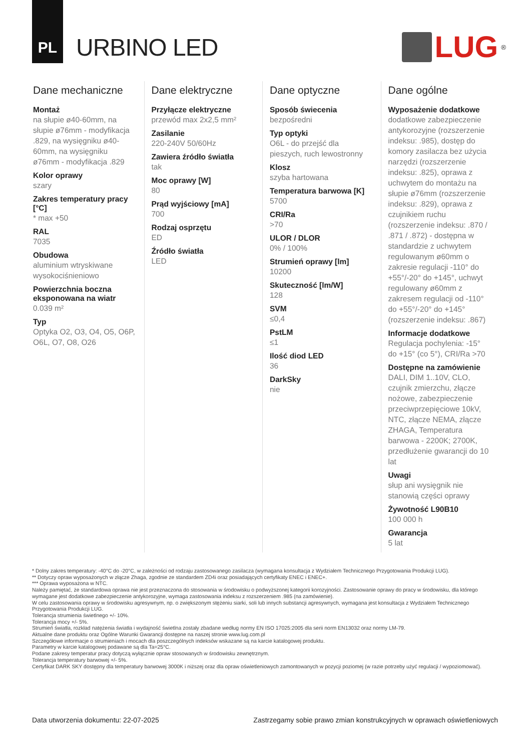PL
URBINO LED
LUG
<sup>®</sup>
Dane mechaniczne
Montaż
na słupie ø40-60mm, na słupie ø76mm - modyfikacja .829, na wysięgniku ø40-60mm, na wysięgniku ø76mm - modyfikacja .829
Kolor oprawy
szary
Zakres temperatury pracy [°C]
* max +50
RAL
7035
Obudowa
aluminium wtryskiwane wysokociśnieniowo
Powierzchnia boczna eksponowana na wiatr
0.039 m²
Typ
Optyka O2, O3, O4, O5, O6P, O6L, O7, O8, O26
Dane elektryczne
Przyłącze elektryczne
przewód max 2x2,5 mm²
Zasilanie
220-240V 50/60Hz
Zawiera źródło światła
tak
Moc oprawy [W]
80
Prąd wyjściowy [mA]
700
Rodzaj osprzętu
ED
Źródło światła
LED
Dane optyczne
Sposób świecenia
bezpośredni
Typ optyki
O6L - do przejść dla pieszych, ruch lewostronny
Klosz
szyba hartowana
Temperatura barwowa [K]
5700
CRI/Ra
>70
ULOR / DLOR
0% / 100%
Strumień oprawy [lm]
10200
Skuteczność [lm/W]
128
SVM
≤0,4
PstLM
≤1
Ilość diod LED
36
DarkSky
nie
Dane ogólne
Wyposażenie dodatkowe
dodatkowe zabezpieczenie antykorozyjne (rozszerzenie indeksu: .985), dostęp do komory zasilacza bez użycia narzędzi (rozszerzenie indeksu: .825), oprawa z uchwytem do montażu na słupie ø76mm (rozszerzenie indeksu: .829), oprawa z czujnikiem ruchu (rozszerzenie indeksu: .870 / .871 / .872) - dostępna w standardzie z uchwytem regulowanym ø60mm o zakresie regulacji -110° do +55°/-20° do +145°, uchwyt regulowany ø60mm z zakresem regulacji od -110° do +55°/-20° do +145° (rozszerzenie indeksu: .867)
Informacje dodatkowe
Regulacja pochylenia: -15° do +15° (co 5°), CRI/Ra >70
Dostępne na zamówienie
DALI, DIM 1..10V, CLO, czujnik zmierzchu, złącze nożowe, zabezpieczenie przeciwprzepięciowe 10kV, NTC, złącze NEMA, złącze ZHAGA, Temperatura barwowa - 2200K; 2700K, przedłużenie gwarancji do 10 lat
Uwagi
słup ani wysięgnik nie stanowią części oprawy
Żywotność L90B10
100 000 h
Gwarancja
5 lat
* Dolny zakres temperatury: -40°C do -20°C, w zależności od rodzaju zastosowanego zasilacza (wymagana konsultacja z Wydziałem Technicznego Przygotowania Produkcji LUG).
** Dotyczy opraw wyposażonych w złącze Zhaga, zgodnie ze standardem ZD4i oraz posiadających certyfikaty ENEC i ENEC+.
*** Oprawa wyposażona w NTC.
Należy pamiętać, że standardowa oprawa nie jest przeznaczona do stosowania w środowisku o podwyższonej kategorii korozyjności. Zastosowanie oprawy do pracy w środowisku, dla którego wymagane jest dodatkowe zabezpieczenie antykorozyjne, wymaga zastosowania indeksu z rozszerzeniem .985 (na zamówienie).
W celu zastosowania oprawy w środowisku agresywnym, np. o zwiększonym stężeniu siarki, soli lub innych substancji agresywnych, wymagana jest konsultacja z Wydziałem Technicznego Przygotowania Produkcji LUG.
Tolerancja strumienia świetlnego +/- 10%.
Tolerancja mocy +/- 5%.
Strumień światła, rozkład natężenia światła i wydajność świetlna zostały zbadane według normy EN ISO 17025:2005 dla serii norm EN13032 oraz normy LM-79.
Aktualne dane produktu oraz Ogólne Warunki Gwarancji dostępne na naszej stronie www.lug.com.pl
Szczegółowe informacje o strumieniach i mocach dla poszczególnych indeksów wskazane są na karcie katalogowej produktu.
Parametry w karcie katalogowej podawane są dla Ta=25°C.
Podane zakresy temperatur pracy dotyczą wyłącznie opraw stosowanych w środowisku zewnętrznym.
Tolerancja temperatury barwowej +/- 5%.
Certyfikat DARK SKY dostępny dla temperatury barwowej 3000K i niższej oraz dla opraw oświetleniowych zamontowanych w pozycji poziomej (w razie potrzeby użyć regulacji / wypoziomować).
Data utworzenia dokumentu: 22-07-2025 Zastrzegamy sobie prawo zmian konstrukcyjnych w oprawach oświetleniowych